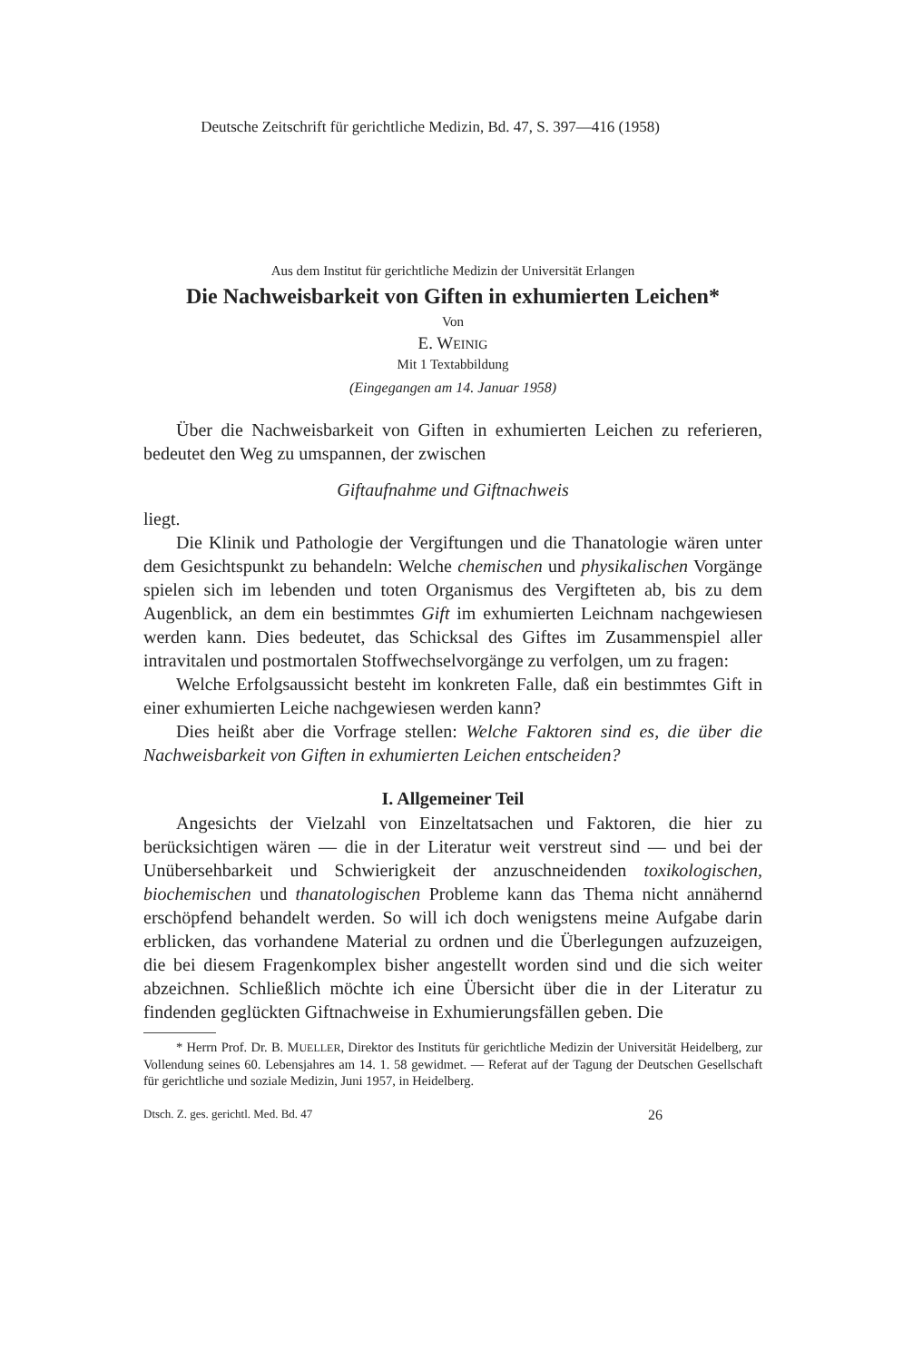Deutsche Zeitschrift für gerichtliche Medizin, Bd. 47, S. 397—416 (1958)
Aus dem Institut für gerichtliche Medizin der Universität Erlangen
Die Nachweisbarkeit von Giften in exhumierten Leichen*
Von
E. WEINIG
Mit 1 Textabbildung
(Eingegangen am 14. Januar 1958)
Über die Nachweisbarkeit von Giften in exhumierten Leichen zu referieren, bedeutet den Weg zu umspannen, der zwischen
Giftaufnahme und Giftnachweis
liegt.
Die Klinik und Pathologie der Vergiftungen und die Thanatologie wären unter dem Gesichtspunkt zu behandeln: Welche chemischen und physikalischen Vorgänge spielen sich im lebenden und toten Organismus des Vergifteten ab, bis zu dem Augenblick, an dem ein bestimmtes Gift im exhumierten Leichnam nachgewiesen werden kann. Dies bedeutet, das Schicksal des Giftes im Zusammenspiel aller intravitalen und postmortalen Stoffwechselvorgänge zu verfolgen, um zu fragen:
Welche Erfolgsaussicht besteht im konkreten Falle, daß ein bestimmtes Gift in einer exhumierten Leiche nachgewiesen werden kann?
Dies heißt aber die Vorfrage stellen: Welche Faktoren sind es, die über die Nachweisbarkeit von Giften in exhumierten Leichen entscheiden?
I. Allgemeiner Teil
Angesichts der Vielzahl von Einzeltatsachen und Faktoren, die hier zu berücksichtigen wären — die in der Literatur weit verstreut sind — und bei der Unübersehbarkeit und Schwierigkeit der anzuschneidenden toxikologischen, biochemischen und thanatologischen Probleme kann das Thema nicht annähernd erschöpfend behandelt werden. So will ich doch wenigstens meine Aufgabe darin erblicken, das vorhandene Material zu ordnen und die Überlegungen aufzuzeigen, die bei diesem Fragenkomplex bisher angestellt worden sind und die sich weiter abzeichnen. Schließlich möchte ich eine Übersicht über die in der Literatur zu findenden geglückten Giftnachweise in Exhumierungsfällen geben. Die
* Herrn Prof. Dr. B. MUELLER, Direktor des Instituts für gerichtliche Medizin der Universität Heidelberg, zur Vollendung seines 60. Lebensjahres am 14. 1. 58 gewidmet. — Referat auf der Tagung der Deutschen Gesellschaft für gerichtliche und soziale Medizin, Juni 1957, in Heidelberg.
Dtsch. Z. ges. gerichtl. Med. Bd. 47 26